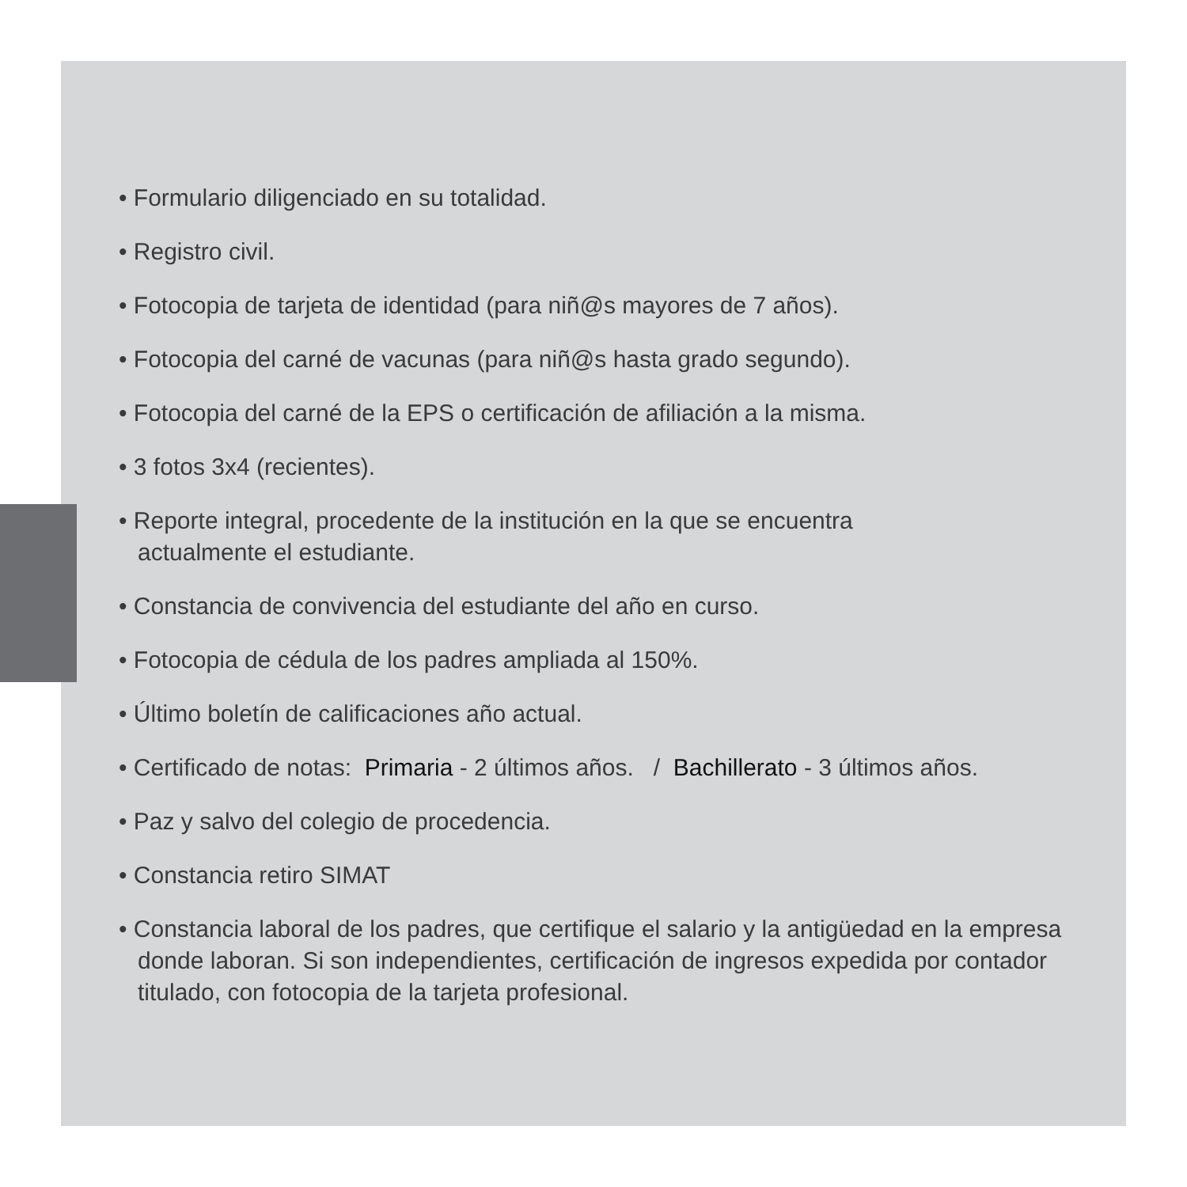• Formulario diligenciado en su totalidad.
• Registro civil.
• Fotocopia de tarjeta de identidad (para niñ@s mayores de 7 años).
• Fotocopia del carné de vacunas (para niñ@s hasta grado segundo).
• Fotocopia del carné de la EPS o certificación de afiliación a la misma.
• 3 fotos 3x4 (recientes).
• Reporte integral, procedente de la institución en la que se encuentra
actualmente el estudiante.
• Constancia de convivencia del estudiante del año en curso.
• Fotocopia de cédula de los padres ampliada al 150%.
• Último boletín de calificaciones año actual.
• Certificado de notas: Primaria - 2 últimos años. / Bachillerato - 3 últimos años.
• Paz y salvo del colegio de procedencia.
• Constancia retiro SIMAT
• Constancia laboral de los padres, que certifique el salario y la antigüedad en la empresa donde laboran. Si son independientes, certificación de ingresos expedida por contador titulado, con fotocopia de la tarjeta profesional.